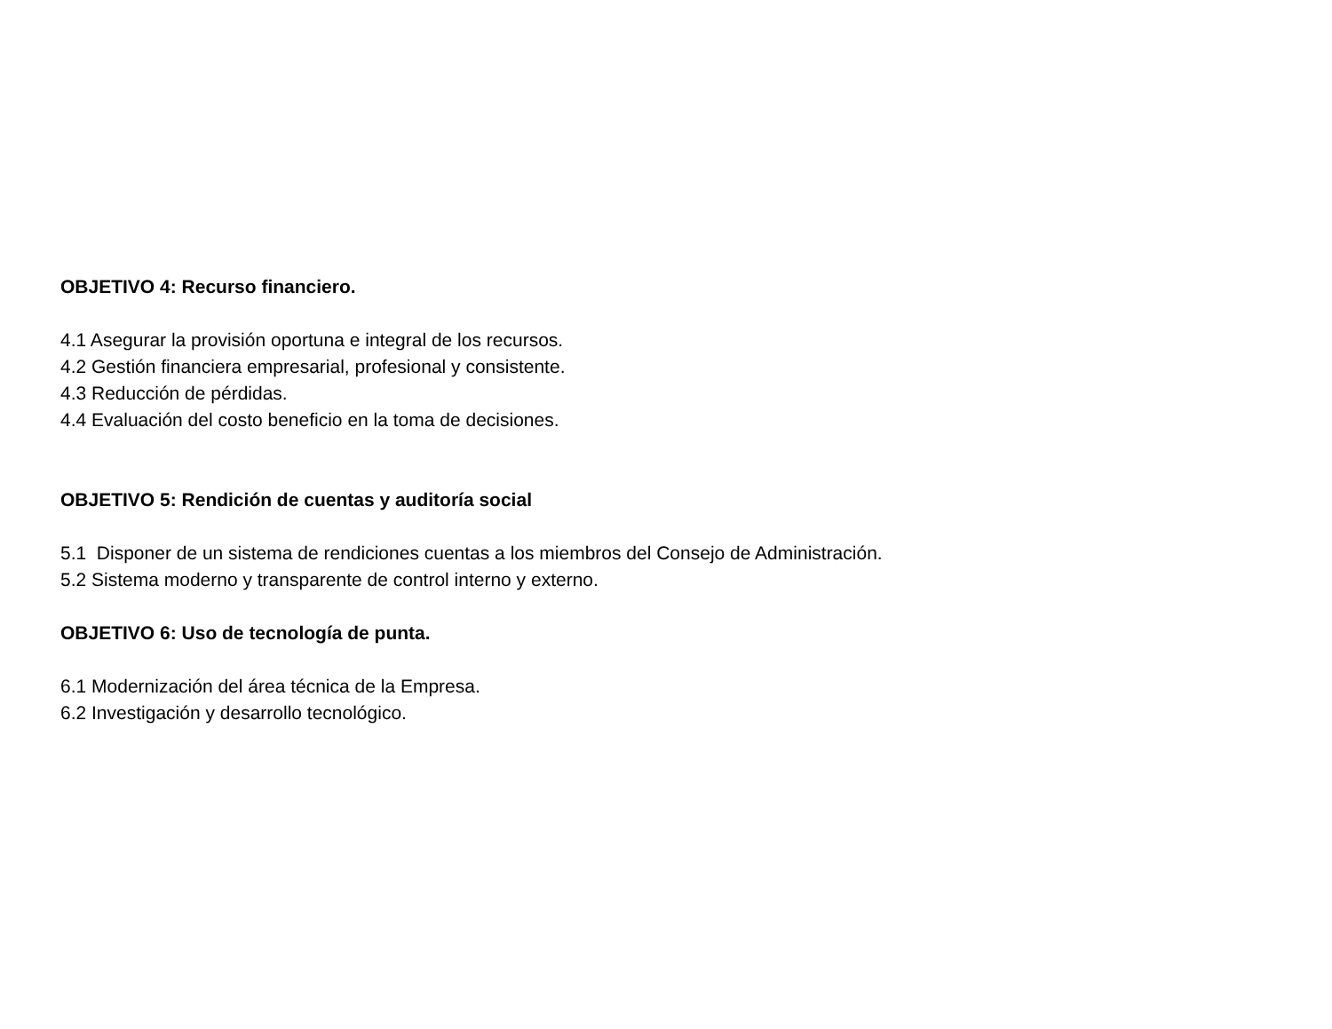OBJETIVO 4: Recurso financiero.
4.1 Asegurar la provisión oportuna e integral de los recursos.
4.2 Gestión financiera empresarial, profesional y consistente.
4.3 Reducción de pérdidas.
4.4 Evaluación del costo beneficio en la toma de decisiones.
OBJETIVO 5: Rendición de cuentas y auditoría social
5.1 Disponer de un sistema de rendiciones cuentas a los miembros del Consejo de Administración.
5.2 Sistema moderno y transparente de control interno y externo.
OBJETIVO 6: Uso de tecnología de punta.
6.1 Modernización del área técnica de la Empresa.
6.2 Investigación y desarrollo tecnológico.